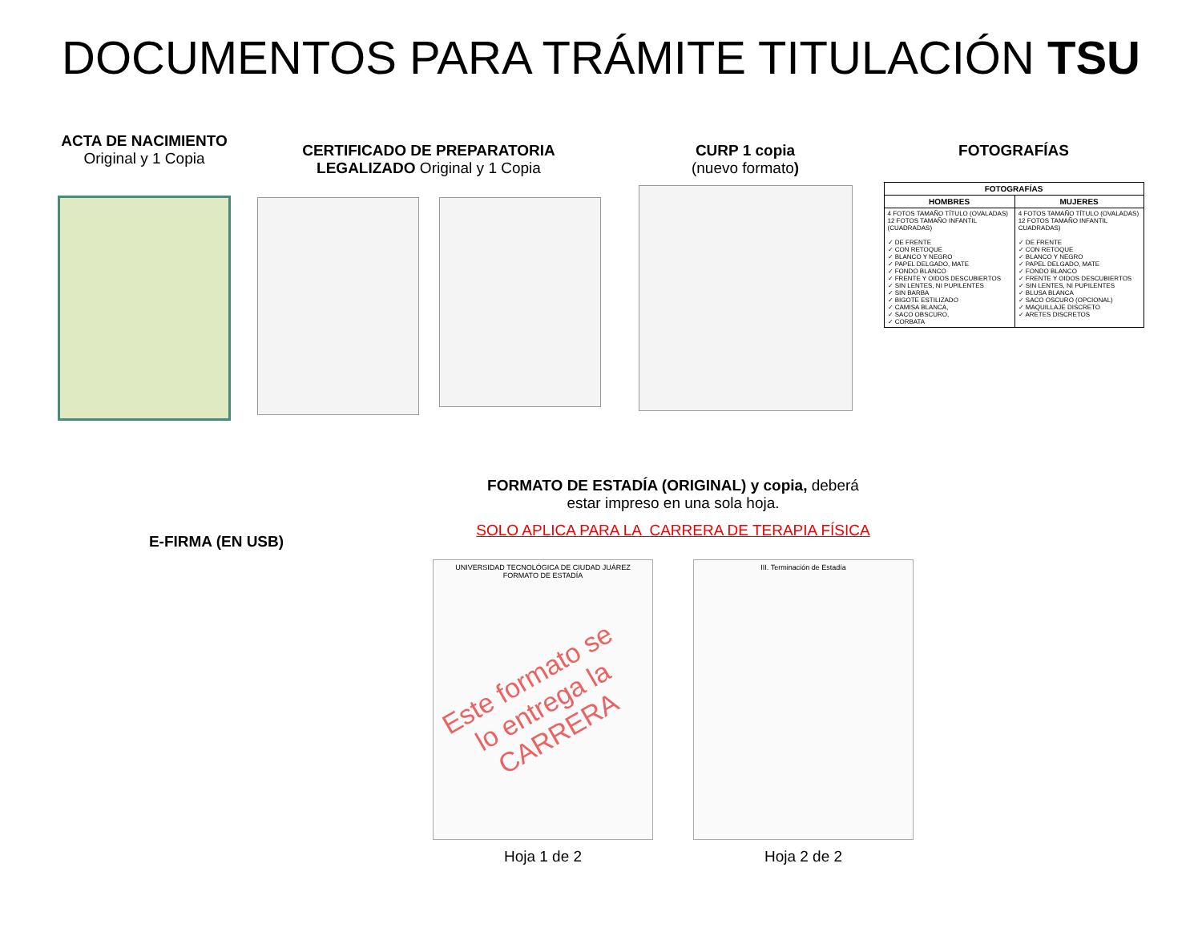DOCUMENTOS PARA TRÁMITE TITULACIÓN TSU
ACTA DE NACIMIENTO
Original y 1 Copia
CERTIFICADO DE PREPARATORIA
LEGALIZADO Original y 1 Copia
CURP 1 copia
(nuevo formato)
FOTOGRAFÍAS
| FOTOGRAFÍAS | |
| --- | --- |
| HOMBRES | MUJERES |
| 4 FOTOS TAMAÑO TÍTULO (OVALADAS) 12 FOTOS TAMAÑO INFANTIL (CUADRADAS) ✓ DE FRENTE ✓ CON RETOQUE ✓ BLANCO Y NEGRO ✓ PAPEL DELGADO, MATE ✓ FONDO BLANCO ✓ FRENTE Y OIDOS DESCUBIERTOS ✓ SIN LENTES, NI PUPILENTES ✓ SIN BARBA ✓ BIGOTE ESTILIZADO ✓ CAMISA BLANCA, ✓ SACO OBSCURO, ✓ CORBATA | 4 FOTOS TAMAÑO TÍTULO (OVALADAS) 12 FOTOS TAMAÑO INFANTIL CUADRADAS) ✓ DE FRENTE ✓ CON RETOQUE ✓ BLANCO Y NEGRO ✓ PAPEL DELGADO, MATE ✓ FONDO BLANCO ✓ FRENTE Y OIDOS DESCUBIERTOS ✓ SIN LENTES, NI PUPILENTES ✓ BLUSA BLANCA ✓ SACO OSCURO (OPCIONAL) ✓ MAQUILLAJE DISCRETO ✓ ARETES DISCRETOS |
E-FIRMA (EN USB)
FORMATO DE ESTADÍA (ORIGINAL) y copia, deberá
estar impreso en una sola hoja.
SOLO APLICA PARA LA CARRERA DE TERAPIA FÍSICA
UNIVERSIDAD TECNOLÓGICA DE CIUDAD JUÁREZ
FORMATO DE ESTADÍA
Este formato se lo entrega la CARRERA
III. Terminación de Estadía
Hoja 1 de 2 Hoja 2 de 2